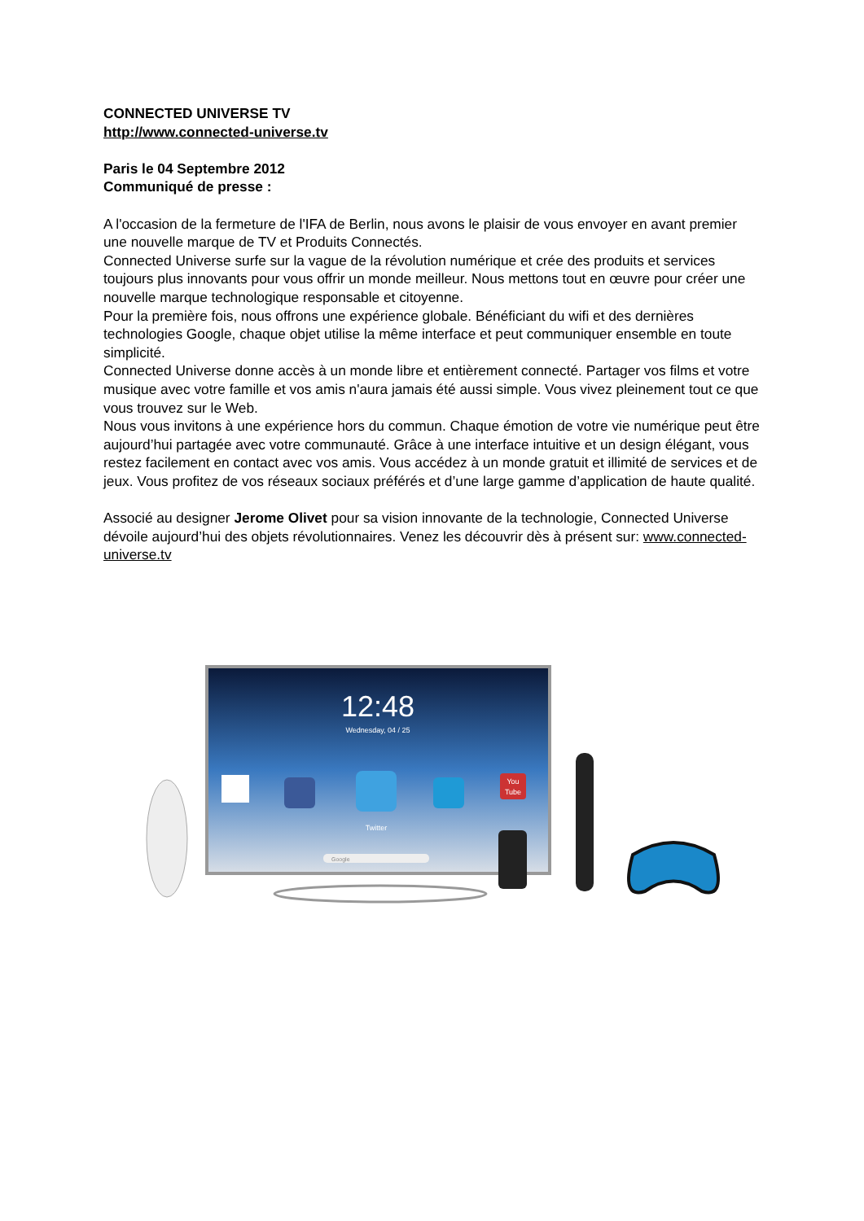CONNECTED UNIVERSE TV
http://www.connected-universe.tv
Paris le 04 Septembre 2012
Communiqué de presse :
A l'occasion de la fermeture de l'IFA de Berlin, nous avons le plaisir de vous envoyer en avant premier une nouvelle marque de TV et Produits Connectés.
Connected Universe surfe sur la vague de la révolution numérique et crée des produits et services toujours plus innovants pour vous offrir un monde meilleur. Nous mettons tout en œuvre pour créer une nouvelle marque technologique responsable et citoyenne.
Pour la première fois, nous offrons une expérience globale. Bénéficiant du wifi et des dernières technologies Google, chaque objet utilise la même interface et peut communiquer ensemble en toute simplicité.
Connected Universe donne accès à un monde libre et entièrement connecté. Partager vos films et votre musique avec votre famille et vos amis n'aura jamais été aussi simple. Vous vivez pleinement tout ce que vous trouvez sur le Web.
Nous vous invitons à une expérience hors du commun. Chaque émotion de votre vie numérique peut être aujourd’hui partagée avec votre communauté. Grâce à une interface intuitive et un design élégant, vous restez facilement en contact avec vos amis. Vous accédez à un monde gratuit et illimité de services et de jeux. Vous profitez de vos réseaux sociaux préférés et d’une large gamme d’application de haute qualité.
Associé au designer Jerome Olivet pour sa vision innovante de la technologie, Connected Universe dévoile aujourd’hui des objets révolutionnaires. Venez les découvrir dès à présent sur: www.connected-universe.tv
12:48
Wednesday, 04 / 25
Twitter
You
Tube
Google